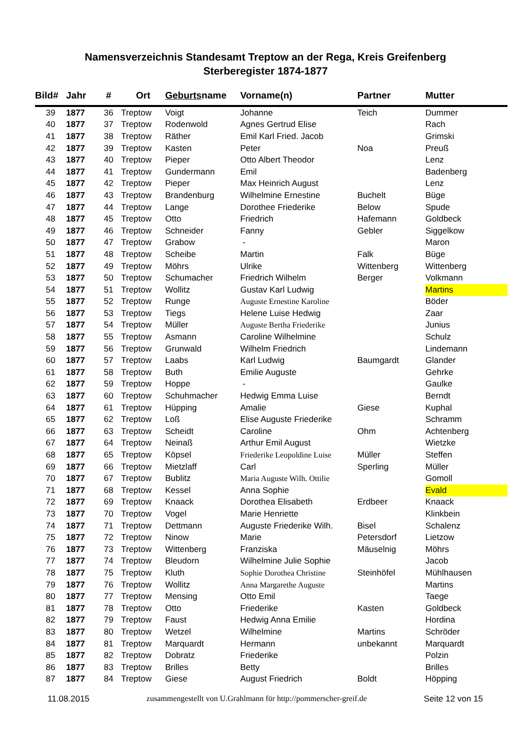Namensverzeichnis Standesamt Treptow an der Rega, Kreis Greifenberg
Sterberegister 1874-1877
| Bild# | Jahr | # | Ort | Geburts name | Vorname(n) | Partner | Mutter |
| --- | --- | --- | --- | --- | --- | --- | --- |
| 39 | 1877 | 36 | Treptow | Voigt | Johanne | Teich | Dummer |
| 40 | 1877 | 37 | Treptow | Rodenwold | Agnes Gertrud Elise | | Rach |
| 41 | 1877 | 38 | Treptow | Räther | Emil Karl Fried. Jacob | | Grimski |
| 42 | 1877 | 39 | Treptow | Kasten | Peter | Noa | Preuß |
| 43 | 1877 | 40 | Treptow | Pieper | Otto Albert Theodor | | Lenz |
| 44 | 1877 | 41 | Treptow | Gundermann | Emil | | Badenberg |
| 45 | 1877 | 42 | Treptow | Pieper | Max Heinrich August | | Lenz |
| 46 | 1877 | 43 | Treptow | Brandenburg | Wilhelmine Ernestine | Buchelt | Büge |
| 47 | 1877 | 44 | Treptow | Lange | Dorothee Friederike | Below | Spude |
| 48 | 1877 | 45 | Treptow | Otto | Friedrich | Hafemann | Goldbeck |
| 49 | 1877 | 46 | Treptow | Schneider | Fanny | Gebler | Siggelkow |
| 50 | 1877 | 47 | Treptow | Grabow | - | | Maron |
| 51 | 1877 | 48 | Treptow | Scheibe | Martin | Falk | Büge |
| 52 | 1877 | 49 | Treptow | Möhrs | Ulrike | Wittenberg | Wittenberg |
| 53 | 1877 | 50 | Treptow | Schumacher | Friedrich Wilhelm | Berger | Volkmann |
| 54 | 1877 | 51 | Treptow | Wollitz | Gustav Karl Ludwig | | Martins |
| 55 | 1877 | 52 | Treptow | Runge | Auguste Ernestine Karoline | | Böder |
| 56 | 1877 | 53 | Treptow | Tiegs | Helene Luise Hedwig | | Zaar |
| 57 | 1877 | 54 | Treptow | Müller | Auguste Bertha Friederike | | Junius |
| 58 | 1877 | 55 | Treptow | Asmann | Caroline Wilhelmine | | Schulz |
| 59 | 1877 | 56 | Treptow | Grunwald | Wilhelm Friedrich | | Lindemann |
| 60 | 1877 | 57 | Treptow | Laabs | Karl Ludwig | Baumgardt | Glander |
| 61 | 1877 | 58 | Treptow | Buth | Emilie Auguste | | Gehrke |
| 62 | 1877 | 59 | Treptow | Hoppe | - | | Gaulke |
| 63 | 1877 | 60 | Treptow | Schuhmacher | Hedwig Emma Luise | | Berndt |
| 64 | 1877 | 61 | Treptow | Hüpping | Amalie | Giese | Kuphal |
| 65 | 1877 | 62 | Treptow | Loß | Elise Auguste Friederike | | Schramm |
| 66 | 1877 | 63 | Treptow | Scheidt | Caroline | Ohm | Achtenberg |
| 67 | 1877 | 64 | Treptow | Neinaß | Arthur Emil August | | Wietzke |
| 68 | 1877 | 65 | Treptow | Köpsel | Friederike Leopoldine Luise | Müller | Steffen |
| 69 | 1877 | 66 | Treptow | Mietzlaff | Carl | Sperling | Müller |
| 70 | 1877 | 67 | Treptow | Bublitz | Maria Auguste Wilh. Ottilie | | Gomoll |
| 71 | 1877 | 68 | Treptow | Kessel | Anna Sophie | | Evald |
| 72 | 1877 | 69 | Treptow | Knaack | Dorothea Elisabeth | Erdbeer | Knaack |
| 73 | 1877 | 70 | Treptow | Vogel | Marie Henriette | | Klinkbein |
| 74 | 1877 | 71 | Treptow | Dettmann | Auguste Friederike Wilh. | Bisel | Schalenz |
| 75 | 1877 | 72 | Treptow | Ninow | Marie | Petersdorf | Lietzow |
| 76 | 1877 | 73 | Treptow | Wittenberg | Franziska | Mäuselnig | Möhrs |
| 77 | 1877 | 74 | Treptow | Bleudorn | Wilhelmine Julie Sophie | | Jacob |
| 78 | 1877 | 75 | Treptow | Kluth | Sophie Dorothea Christine | Steinhöfel | Mühlhausen |
| 79 | 1877 | 76 | Treptow | Wollitz | Anna Margarethe Auguste | | Martins |
| 80 | 1877 | 77 | Treptow | Mensing | Otto Emil | | Taege |
| 81 | 1877 | 78 | Treptow | Otto | Friederike | Kasten | Goldbeck |
| 82 | 1877 | 79 | Treptow | Faust | Hedwig Anna Emilie | | Hordina |
| 83 | 1877 | 80 | Treptow | Wetzel | Wilhelmine | Martins | Schröder |
| 84 | 1877 | 81 | Treptow | Marquardt | Hermann | unbekannt | Marquardt |
| 85 | 1877 | 82 | Treptow | Dobratz | Friederike | | Polzin |
| 86 | 1877 | 83 | Treptow | Brilles | Betty | | Brilles |
| 87 | 1877 | 84 | Treptow | Giese | August Friedrich | Boldt | Höpping |
11.08.2015 zusammengestellt von U.Grahlmann für http://pommerscher-greif.de Seite 12 von 15